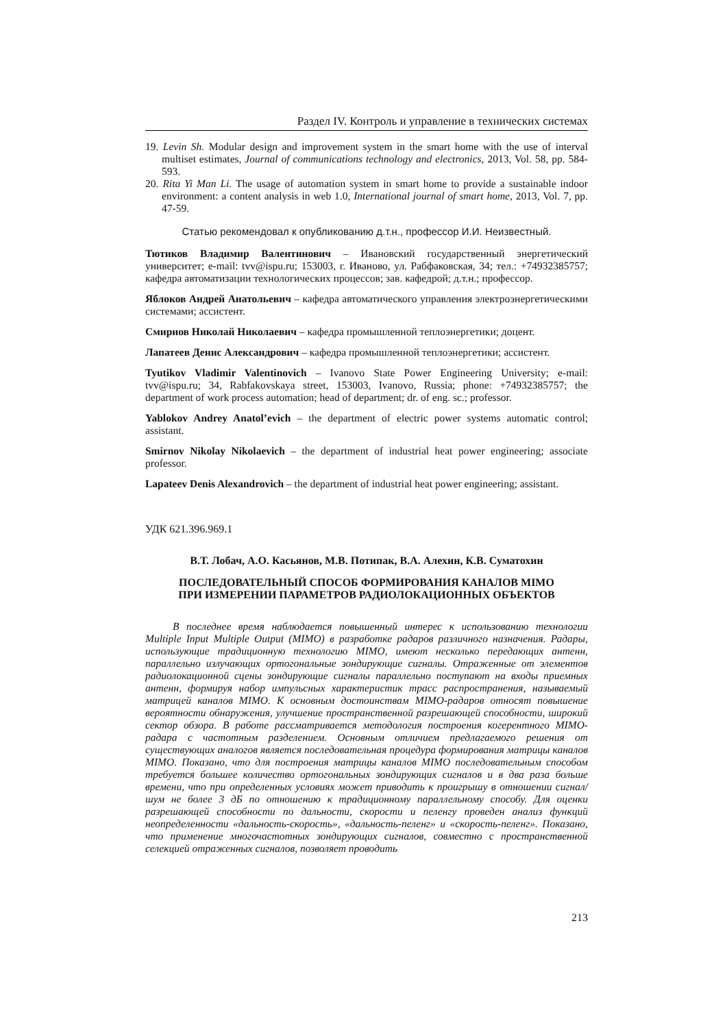Раздел IV. Контроль и управление в технических системах
19. Levin Sh. Modular design and improvement system in the smart home with the use of interval multiset estimates, Journal of communications technology and electronics, 2013, Vol. 58, pp. 584-593.
20. Rita Yi Man Li. The usage of automation system in smart home to provide a sustainable indoor environment: a content analysis in web 1.0, International journal of smart home, 2013, Vol. 7, pp. 47-59.
Статью рекомендовал к опубликованию д.т.н., профессор И.И. Неизвестный.
Тютиков Владимир Валентинович – Ивановский государственный энергетический университет; e-mail: tvv@ispu.ru; 153003, г. Иваново, ул. Рабфаковская, 34; тел.: +74932385757; кафедра автоматизации технологических процессов; зав. кафедрой; д.т.н.; профессор.
Яблоков Андрей Анатольевич – кафедра автоматического управления электроэнергетическими системами; ассистент.
Смирнов Николай Николаевич – кафедра промышленной теплоэнергетики; доцент.
Лапатеев Денис Александрович – кафедра промышленной теплоэнергетики; ассистент.
Tyutikov Vladimir Valentinovich – Ivanovo State Power Engineering University; e-mail: tvv@ispu.ru; 34, Rabfakovskaya street, 153003, Ivanovo, Russia; phone: +74932385757; the department of work process automation; head of department; dr. of eng. sc.; professor.
Yablokov Andrey Anatol’evich – the department of electric power systems automatic control; assistant.
Smirnov Nikolay Nikolaevich – the department of industrial heat power engineering; associate professor.
Lapateev Denis Alexandrovich – the department of industrial heat power engineering; assistant.
УДК 621.396.969.1
В.Т. Лобач, А.О. Касьянов, М.В. Потипак, В.А. Алехин, К.В. Суматохин
ПОСЛЕДОВАТЕЛЬНЫЙ СПОСОБ ФОРМИРОВАНИЯ КАНАЛОВ MIMO
ПРИ ИЗМЕРЕНИИ ПАРАМЕТРОВ РАДИОЛОКАЦИОННЫХ ОБЪЕКТОВ
В последнее время наблюдается повышенный интерес к использованию технологии Multiple Input Multiple Output (MIMO) в разработке радаров различного назначения. Радары, использующие традиционную технологию MIMO, имеют несколько передающих антенн, параллельно излучающих ортогональные зондирующие сигналы. Отраженные от элементов радиолокационной сцены зондирующие сигналы параллельно поступают на входы приемных антенн, формируя набор импульсных характеристик трасс распространения, называемый матрицей каналов MIMO. К основным достоинствам MIMO-радаров относят повышение вероятности обнаружения, улучшение пространственной разрешающей способности, широкий сектор обзора. В работе рассматривается методология построения когерентного MIMO-радара с частотным разделением. Основным отличием предлагаемого решения от существующих аналогов является последовательная процедура формирования матрицы каналов MIMO. Показано, что для построения матрицы каналов MIMO последовательным способом требуется большее количество ортогональных зондирующих сигналов и в два раза больше времени, что при определенных условиях может приводить к проигрышу в отношении сигнал/шум не более 3 дБ по отношению к традиционному параллельному способу. Для оценки разрешающей способности по дальности, скорости и пеленгу проведен анализ функций неопределенности «дальность-скорость», «дальность-пеленг» и «скорость-пеленг». Показано, что применение многочастотных зондирующих сигналов, совместно с пространственной селекцией отраженных сигналов, позволяет проводить
213